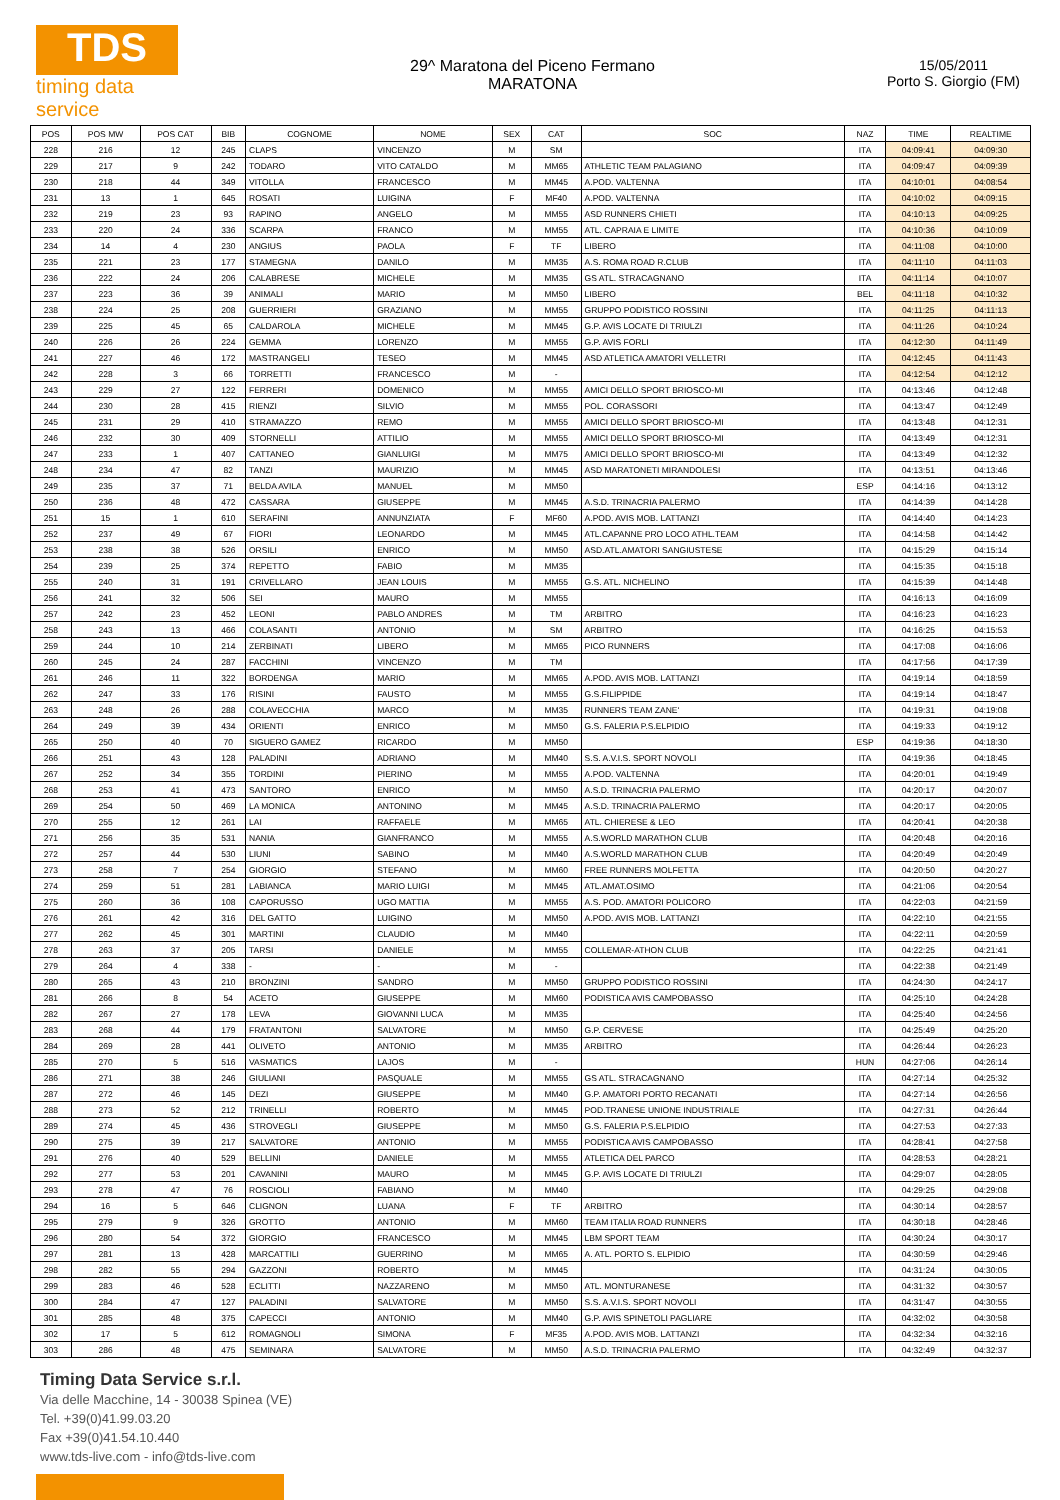TDS
timing data service
29^ Maratona del Piceno Fermano
MARATONA
15/05/2011
Porto S. Giorgio (FM)
| POS | POS MW | POS CAT | BIB | COGNOME | NOME | SEX | CAT | SOC | NAZ | TIME | REALTIME |
| --- | --- | --- | --- | --- | --- | --- | --- | --- | --- | --- | --- |
| 228 | 216 | 12 | 245 | CLAPS | VINCENZO | M | SM | | ITA | 04:09:41 | 04:09:30 |
| 229 | 217 | 9 | 242 | TODARO | VITO CATALDO | M | MM65 | ATHLETIC TEAM PALAGIANO | ITA | 04:09:47 | 04:09:39 |
| 230 | 218 | 44 | 349 | VITOLLA | FRANCESCO | M | MM45 | A.POD. VALTENNA | ITA | 04:10:01 | 04:08:54 |
| 231 | 13 | 1 | 645 | ROSATI | LUIGINA | F | MF40 | A.POD. VALTENNA | ITA | 04:10:02 | 04:09:15 |
| 232 | 219 | 23 | 93 | RAPINO | ANGELO | M | MM55 | ASD RUNNERS CHIETI | ITA | 04:10:13 | 04:09:25 |
| 233 | 220 | 24 | 336 | SCARPA | FRANCO | M | MM55 | ATL. CAPRAIA E LIMITE | ITA | 04:10:36 | 04:10:09 |
| 234 | 14 | 4 | 230 | ANGIUS | PAOLA | F | TF | LIBERO | ITA | 04:11:08 | 04:10:00 |
| 235 | 221 | 23 | 177 | STAMEGNA | DANILO | M | MM35 | A.S. ROMA ROAD R.CLUB | ITA | 04:11:10 | 04:11:03 |
| 236 | 222 | 24 | 206 | CALABRESE | MICHELE | M | MM35 | GS ATL. STRACAGNANO | ITA | 04:11:14 | 04:10:07 |
| 237 | 223 | 36 | 39 | ANIMALI | MARIO | M | MM50 | LIBERO | BEL | 04:11:18 | 04:10:32 |
| 238 | 224 | 25 | 208 | GUERRIERI | GRAZIANO | M | MM55 | GRUPPO PODISTICO ROSSINI | ITA | 04:11:25 | 04:11:13 |
| 239 | 225 | 45 | 65 | CALDAROLA | MICHELE | M | MM45 | G.P. AVIS LOCATE DI TRIULZI | ITA | 04:11:26 | 04:10:24 |
| 240 | 226 | 26 | 224 | GEMMA | LORENZO | M | MM55 | G.P. AVIS FORLI | ITA | 04:12:30 | 04:11:49 |
| 241 | 227 | 46 | 172 | MASTRANGELI | TESEO | M | MM45 | ASD ATLETICA AMATORI VELLETRI | ITA | 04:12:45 | 04:11:43 |
| 242 | 228 | 3 | 66 | TORRETTI | FRANCESCO | M | - | | ITA | 04:12:54 | 04:12:12 |
| 243 | 229 | 27 | 122 | FERRERI | DOMENICO | M | MM55 | AMICI DELLO SPORT BRIOSCO-MI | ITA | 04:13:46 | 04:12:48 |
| 244 | 230 | 28 | 415 | RIENZI | SILVIO | M | MM55 | POL. CORASSORI | ITA | 04:13:47 | 04:12:49 |
| 245 | 231 | 29 | 410 | STRAMAZZO | REMO | M | MM55 | AMICI DELLO SPORT BRIOSCO-MI | ITA | 04:13:48 | 04:12:31 |
| 246 | 232 | 30 | 409 | STORNELLI | ATTILIO | M | MM55 | AMICI DELLO SPORT BRIOSCO-MI | ITA | 04:13:49 | 04:12:31 |
| 247 | 233 | 1 | 407 | CATTANEO | GIANLUIGI | M | MM75 | AMICI DELLO SPORT BRIOSCO-MI | ITA | 04:13:49 | 04:12:32 |
| 248 | 234 | 47 | 82 | TANZI | MAURIZIO | M | MM45 | ASD MARATONETI MIRANDOLESI | ITA | 04:13:51 | 04:13:46 |
| 249 | 235 | 37 | 71 | BELDA AVILA | MANUEL | M | MM50 | | ESP | 04:14:16 | 04:13:12 |
| 250 | 236 | 48 | 472 | CASSARA | GIUSEPPE | M | MM45 | A.S.D. TRINACRIA PALERMO | ITA | 04:14:39 | 04:14:28 |
| 251 | 15 | 1 | 610 | SERAFINI | ANNUNZIATA | F | MF60 | A.POD. AVIS MOB. LATTANZI | ITA | 04:14:40 | 04:14:23 |
| 252 | 237 | 49 | 67 | FIORI | LEONARDO | M | MM45 | ATL.CAPANNE PRO LOCO ATHL.TEAM | ITA | 04:14:58 | 04:14:42 |
| 253 | 238 | 38 | 526 | ORSILI | ENRICO | M | MM50 | ASD.ATL.AMATORI SANGIUSTESE | ITA | 04:15:29 | 04:15:14 |
| 254 | 239 | 25 | 374 | REPETTO | FABIO | M | MM35 | | ITA | 04:15:35 | 04:15:18 |
| 255 | 240 | 31 | 191 | CRIVELLARO | JEAN LOUIS | M | MM55 | G.S. ATL. NICHELINO | ITA | 04:15:39 | 04:14:48 |
| 256 | 241 | 32 | 506 | SEI | MAURO | M | MM55 | | ITA | 04:16:13 | 04:16:09 |
| 257 | 242 | 23 | 452 | LEONI | PABLO ANDRES | M | TM | ARBITRO | ITA | 04:16:23 | 04:16:23 |
| 258 | 243 | 13 | 466 | COLASANTI | ANTONIO | M | SM | ARBITRO | ITA | 04:16:25 | 04:15:53 |
| 259 | 244 | 10 | 214 | ZERBINATI | LIBERO | M | MM65 | PICO RUNNERS | ITA | 04:17:08 | 04:16:06 |
| 260 | 245 | 24 | 287 | FACCHINI | VINCENZO | M | TM | | ITA | 04:17:56 | 04:17:39 |
| 261 | 246 | 11 | 322 | BORDENGA | MARIO | M | MM65 | A.POD. AVIS MOB. LATTANZI | ITA | 04:19:14 | 04:18:59 |
| 262 | 247 | 33 | 176 | RISINI | FAUSTO | M | MM55 | G.S.FILIPPIDE | ITA | 04:19:14 | 04:18:47 |
| 263 | 248 | 26 | 288 | COLAVECCHIA | MARCO | M | MM35 | RUNNERS TEAM ZANE' | ITA | 04:19:31 | 04:19:08 |
| 264 | 249 | 39 | 434 | ORIENTI | ENRICO | M | MM50 | G.S. FALERIA P.S.ELPIDIO | ITA | 04:19:33 | 04:19:12 |
| 265 | 250 | 40 | 70 | SIGUERO GAMEZ | RICARDO | M | MM50 | | ESP | 04:19:36 | 04:18:30 |
| 266 | 251 | 43 | 128 | PALADINI | ADRIANO | M | MM40 | S.S. A.V.I.S. SPORT NOVOLI | ITA | 04:19:36 | 04:18:45 |
| 267 | 252 | 34 | 355 | TORDINI | PIERINO | M | MM55 | A.POD. VALTENNA | ITA | 04:20:01 | 04:19:49 |
| 268 | 253 | 41 | 473 | SANTORO | ENRICO | M | MM50 | A.S.D. TRINACRIA PALERMO | ITA | 04:20:17 | 04:20:07 |
| 269 | 254 | 50 | 469 | LA MONICA | ANTONINO | M | MM45 | A.S.D. TRINACRIA PALERMO | ITA | 04:20:17 | 04:20:05 |
| 270 | 255 | 12 | 261 | LAI | RAFFAELE | M | MM65 | ATL. CHIERESE & LEO | ITA | 04:20:41 | 04:20:38 |
| 271 | 256 | 35 | 531 | NANIA | GIANFRANCO | M | MM55 | A.S.WORLD MARATHON CLUB | ITA | 04:20:48 | 04:20:16 |
| 272 | 257 | 44 | 530 | LIUNI | SABINO | M | MM40 | A.S.WORLD MARATHON CLUB | ITA | 04:20:49 | 04:20:49 |
| 273 | 258 | 7 | 254 | GIORGIO | STEFANO | M | MM60 | FREE RUNNERS MOLFETTA | ITA | 04:20:50 | 04:20:27 |
| 274 | 259 | 51 | 281 | LABIANCA | MARIO LUIGI | M | MM45 | ATL.AMAT.OSIMO | ITA | 04:21:06 | 04:20:54 |
| 275 | 260 | 36 | 108 | CAPORUSSO | UGO MATTIA | M | MM55 | A.S. POD. AMATORI POLICORO | ITA | 04:22:03 | 04:21:59 |
| 276 | 261 | 42 | 316 | DEL GATTO | LUIGINO | M | MM50 | A.POD. AVIS MOB. LATTANZI | ITA | 04:22:10 | 04:21:55 |
| 277 | 262 | 45 | 301 | MARTINI | CLAUDIO | M | MM40 | | ITA | 04:22:11 | 04:20:59 |
| 278 | 263 | 37 | 205 | TARSI | DANIELE | M | MM55 | COLLEMAR-ATHON CLUB | ITA | 04:22:25 | 04:21:41 |
| 279 | 264 | 4 | 338 | - | - | M | - | | ITA | 04:22:38 | 04:21:49 |
| 280 | 265 | 43 | 210 | BRONZINI | SANDRO | M | MM50 | GRUPPO PODISTICO ROSSINI | ITA | 04:24:30 | 04:24:17 |
| 281 | 266 | 8 | 54 | ACETO | GIUSEPPE | M | MM60 | PODISTICA AVIS CAMPOBASSO | ITA | 04:25:10 | 04:24:28 |
| 282 | 267 | 27 | 178 | LEVA | GIOVANNI LUCA | M | MM35 | | ITA | 04:25:40 | 04:24:56 |
| 283 | 268 | 44 | 179 | FRATANTONI | SALVATORE | M | MM50 | G.P. CERVESE | ITA | 04:25:49 | 04:25:20 |
| 284 | 269 | 28 | 441 | OLIVETO | ANTONIO | M | MM35 | ARBITRO | ITA | 04:26:44 | 04:26:23 |
| 285 | 270 | 5 | 516 | VASMATICS | LAJOS | M | - | | HUN | 04:27:06 | 04:26:14 |
| 286 | 271 | 38 | 246 | GIULIANI | PASQUALE | M | MM55 | GS ATL. STRACAGNANO | ITA | 04:27:14 | 04:25:32 |
| 287 | 272 | 46 | 145 | DEZI | GIUSEPPE | M | MM40 | G.P. AMATORI PORTO RECANATI | ITA | 04:27:14 | 04:26:56 |
| 288 | 273 | 52 | 212 | TRINELLI | ROBERTO | M | MM45 | POD.TRANESE UNIONE INDUSTRIALE | ITA | 04:27:31 | 04:26:44 |
| 289 | 274 | 45 | 436 | STROVEGLI | GIUSEPPE | M | MM50 | G.S. FALERIA P.S.ELPIDIO | ITA | 04:27:53 | 04:27:33 |
| 290 | 275 | 39 | 217 | SALVATORE | ANTONIO | M | MM55 | PODISTICA AVIS CAMPOBASSO | ITA | 04:28:41 | 04:27:58 |
| 291 | 276 | 40 | 529 | BELLINI | DANIELE | M | MM55 | ATLETICA DEL PARCO | ITA | 04:28:53 | 04:28:21 |
| 292 | 277 | 53 | 201 | CAVANINI | MAURO | M | MM45 | G.P. AVIS LOCATE DI TRIULZI | ITA | 04:29:07 | 04:28:05 |
| 293 | 278 | 47 | 76 | ROSCIOLI | FABIANO | M | MM40 | | ITA | 04:29:25 | 04:29:08 |
| 294 | 16 | 5 | 646 | CLIGNON | LUANA | F | TF | ARBITRO | ITA | 04:30:14 | 04:28:57 |
| 295 | 279 | 9 | 326 | GROTTO | ANTONIO | M | MM60 | TEAM ITALIA ROAD RUNNERS | ITA | 04:30:18 | 04:28:46 |
| 296 | 280 | 54 | 372 | GIORGIO | FRANCESCO | M | MM45 | LBM SPORT TEAM | ITA | 04:30:24 | 04:30:17 |
| 297 | 281 | 13 | 428 | MARCATTILI | GUERRINO | M | MM65 | A. ATL. PORTO S. ELPIDIO | ITA | 04:30:59 | 04:29:46 |
| 298 | 282 | 55 | 294 | GAZZONI | ROBERTO | M | MM45 | | ITA | 04:31:24 | 04:30:05 |
| 299 | 283 | 46 | 528 | ECLITTI | NAZZARENO | M | MM50 | ATL. MONTURANESE | ITA | 04:31:32 | 04:30:57 |
| 300 | 284 | 47 | 127 | PALADINI | SALVATORE | M | MM50 | S.S. A.V.I.S. SPORT NOVOLI | ITA | 04:31:47 | 04:30:55 |
| 301 | 285 | 48 | 375 | CAPECCI | ANTONIO | M | MM40 | G.P. AVIS SPINETOLI PAGLIARE | ITA | 04:32:02 | 04:30:58 |
| 302 | 17 | 5 | 612 | ROMAGNOLI | SIMONA | F | MF35 | A.POD. AVIS MOB. LATTANZI | ITA | 04:32:34 | 04:32:16 |
| 303 | 286 | 48 | 475 | SEMINARA | SALVATORE | M | MM50 | A.S.D. TRINACRIA PALERMO | ITA | 04:32:49 | 04:32:37 |
Timing Data Service s.r.l.
Via delle Macchine, 14 - 30038 Spinea (VE)
Tel. +39(0)41.99.03.20
Fax +39(0)41.54.10.440
www.tds-live.com - info@tds-live.com